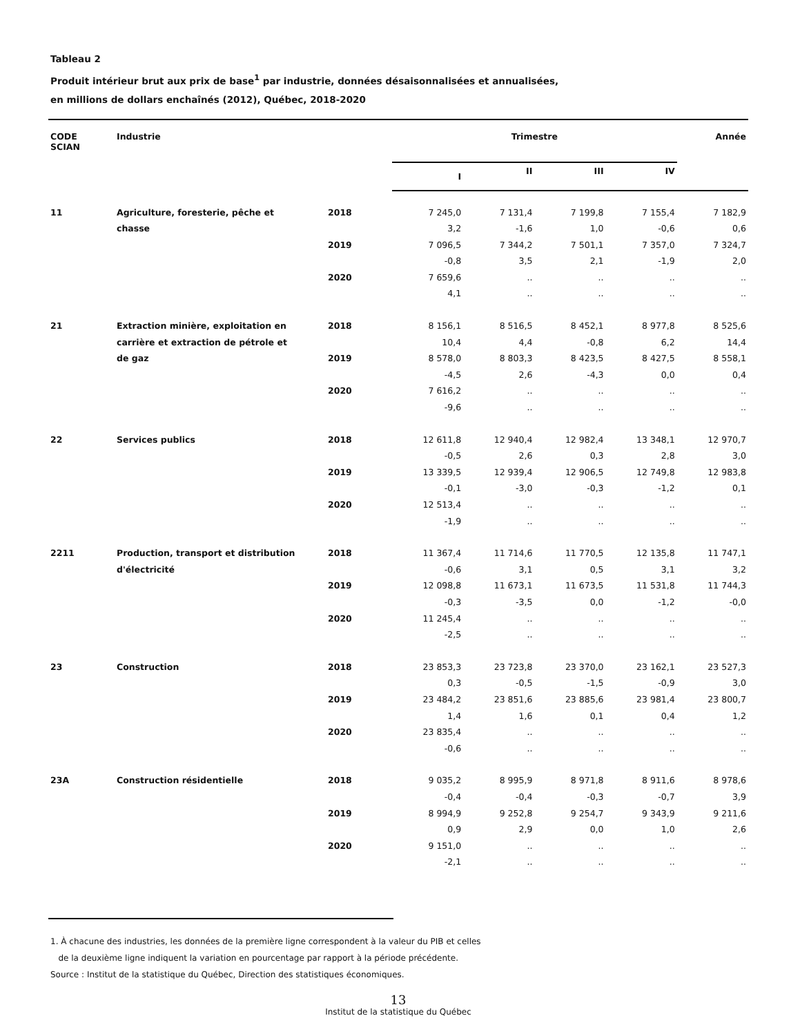Tableau 2
Produit intérieur brut aux prix de base<sup>1</sup> par industrie, données désaisonnalisées et annualisées,
en millions de dollars enchaînés (2012), Québec, 2018-2020
| CODE SCIAN | Industrie | | Trimestre | | | | Année |
| --- | --- | --- | --- | --- | --- | --- | --- |
| | | | I | II | III | IV | |
| 11 | Agriculture, foresterie, pêche et | 2018 | 7 245,0 | 7 131,4 | 7 199,8 | 7 155,4 | 7 182,9 |
| | chasse | | 3,2 | -1,6 | 1,0 | -0,6 | 0,6 |
| | | 2019 | 7 096,5 | 7 344,2 | 7 501,1 | 7 357,0 | 7 324,7 |
| | | | -0,8 | 3,5 | 2,1 | -1,9 | 2,0 |
| | | 2020 | 7 659,6 | .. | .. | .. | .. |
| | | | 4,1 | .. | .. | .. | .. |
| 21 | Extraction minière, exploitation en | 2018 | 8 156,1 | 8 516,5 | 8 452,1 | 8 977,8 | 8 525,6 |
| | carrière et extraction de pétrole et | | 10,4 | 4,4 | -0,8 | 6,2 | 14,4 |
| | de gaz | 2019 | 8 578,0 | 8 803,3 | 8 423,5 | 8 427,5 | 8 558,1 |
| | | | -4,5 | 2,6 | -4,3 | 0,0 | 0,4 |
| | | 2020 | 7 616,2 | .. | .. | .. | .. |
| | | | -9,6 | .. | .. | .. | .. |
| 22 | Services publics | 2018 | 12 611,8 | 12 940,4 | 12 982,4 | 13 348,1 | 12 970,7 |
| | | | -0,5 | 2,6 | 0,3 | 2,8 | 3,0 |
| | | 2019 | 13 339,5 | 12 939,4 | 12 906,5 | 12 749,8 | 12 983,8 |
| | | | -0,1 | -3,0 | -0,3 | -1,2 | 0,1 |
| | | 2020 | 12 513,4 | .. | .. | .. | .. |
| | | | -1,9 | .. | .. | .. | .. |
| 2211 | Production, transport et distribution | 2018 | 11 367,4 | 11 714,6 | 11 770,5 | 12 135,8 | 11 747,1 |
| | d'électricité | | -0,6 | 3,1 | 0,5 | 3,1 | 3,2 |
| | | 2019 | 12 098,8 | 11 673,1 | 11 673,5 | 11 531,8 | 11 744,3 |
| | | | -0,3 | -3,5 | 0,0 | -1,2 | -0,0 |
| | | 2020 | 11 245,4 | .. | .. | .. | .. |
| | | | -2,5 | .. | .. | .. | .. |
| 23 | Construction | 2018 | 23 853,3 | 23 723,8 | 23 370,0 | 23 162,1 | 23 527,3 |
| | | | 0,3 | -0,5 | -1,5 | -0,9 | 3,0 |
| | | 2019 | 23 484,2 | 23 851,6 | 23 885,6 | 23 981,4 | 23 800,7 |
| | | | 1,4 | 1,6 | 0,1 | 0,4 | 1,2 |
| | | 2020 | 23 835,4 | .. | .. | .. | .. |
| | | | -0,6 | .. | .. | .. | .. |
| 23A | Construction résidentielle | 2018 | 9 035,2 | 8 995,9 | 8 971,8 | 8 911,6 | 8 978,6 |
| | | | -0,4 | -0,4 | -0,3 | -0,7 | 3,9 |
| | | 2019 | 8 994,9 | 9 252,8 | 9 254,7 | 9 343,9 | 9 211,6 |
| | | | 0,9 | 2,9 | 0,0 | 1,0 | 2,6 |
| | | 2020 | 9 151,0 | .. | .. | .. | .. |
| | | | -2,1 | .. | .. | .. | .. |
1. À chacune des industries, les données de la première ligne correspondent à la valeur du PIB et celles
de la deuxième ligne indiquent la variation en pourcentage par rapport à la période précédente.
Source : Institut de la statistique du Québec, Direction des statistiques économiques.
13
Institut de la statistique du Québec